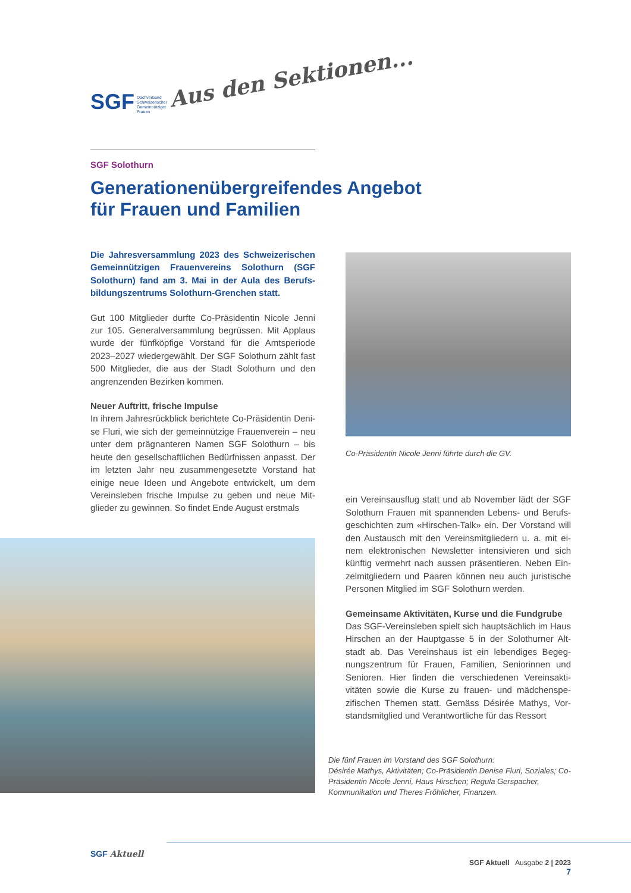SGF Dachverband
Schweizerischer
Gemeinnütziger
Frauen
Aus den Sektionen...
SGF Solothurn
Generationenübergreifendes Angebot
für Frauen und Familien
Die Jahresversammlung 2023 des Schweizerischen Gemeinnützigen Frauenvereins Solothurn (SGF Solothurn) fand am 3. Mai in der Aula des Berufs­bildungszentrums Solothurn-Grenchen statt.
Gut 100 Mitglieder durfte Co-Präsidentin Nicole Jenni zur 105. Generalversammlung begrüssen. Mit Applaus wurde der fünfköpfige Vorstand für die Amtsperiode 2023–2027 wiedergewählt. Der SGF Solothurn zählt fast 500 Mitglieder, die aus der Stadt Solothurn und den angrenzenden Bezirken kommen.
Neuer Auftritt, frische Impulse
In ihrem Jahresrückblick berichtete Co-Präsidentin Deni­se Fluri, wie sich der gemeinnützige Frauenverein – neu unter dem prägnanteren Namen SGF Solothurn – bis heute den gesellschaftlichen Bedürfnissen anpasst. Der im letzten Jahr neu zusammengesetzte Vorstand hat einige neue Ideen und Angebote entwickelt, um dem Vereinsleben frische Impulse zu geben und neue Mit­glieder zu gewinnen. So findet Ende August erstmals
Co-Präsidentin Nicole Jenni führte durch die GV.
ein Vereinsausflug statt und ab November lädt der SGF Solothurn Frauen mit spannenden Lebens- und Berufs­geschichten zum «Hirschen-Talk» ein. Der Vorstand will den Austausch mit den Vereinsmitgliedern u. a. mit ei­nem elektronischen Newsletter intensivieren und sich künftig vermehrt nach aussen präsentieren. Neben Ein­zelmitgliedern und Paaren können neu auch juristische Personen Mitglied im SGF Solothurn werden.
Gemeinsame Aktivitäten, Kurse und die Fundgrube
Das SGF-Vereinsleben spielt sich hauptsächlich im Haus Hirschen an der Hauptgasse 5 in der Solothurner Alt­stadt ab. Das Vereinshaus ist ein lebendiges Begeg­nungszentrum für Frauen, Familien, Seniorinnen und Senioren. Hier finden die verschiedenen Vereinsakti­vitäten sowie die Kurse zu frauen- und mädchenspe­zifischen Themen statt. Gemäss Désirée Mathys, Vor­standsmitglied und Verantwortliche für das Ressort
Die fünf Frauen im Vorstand des SGF Solothurn:
Désirée Mathys, Aktivitäten; Co-Präsidentin Denise Fluri, Soziales; Co-Präsidentin Nicole Jenni, Haus Hirschen; Regula Gerspacher, Kommunikation und Theres Fröhlicher, Finanzen.
SGF Aktuell
SGF Aktuell Ausgabe 2 | 2023
7